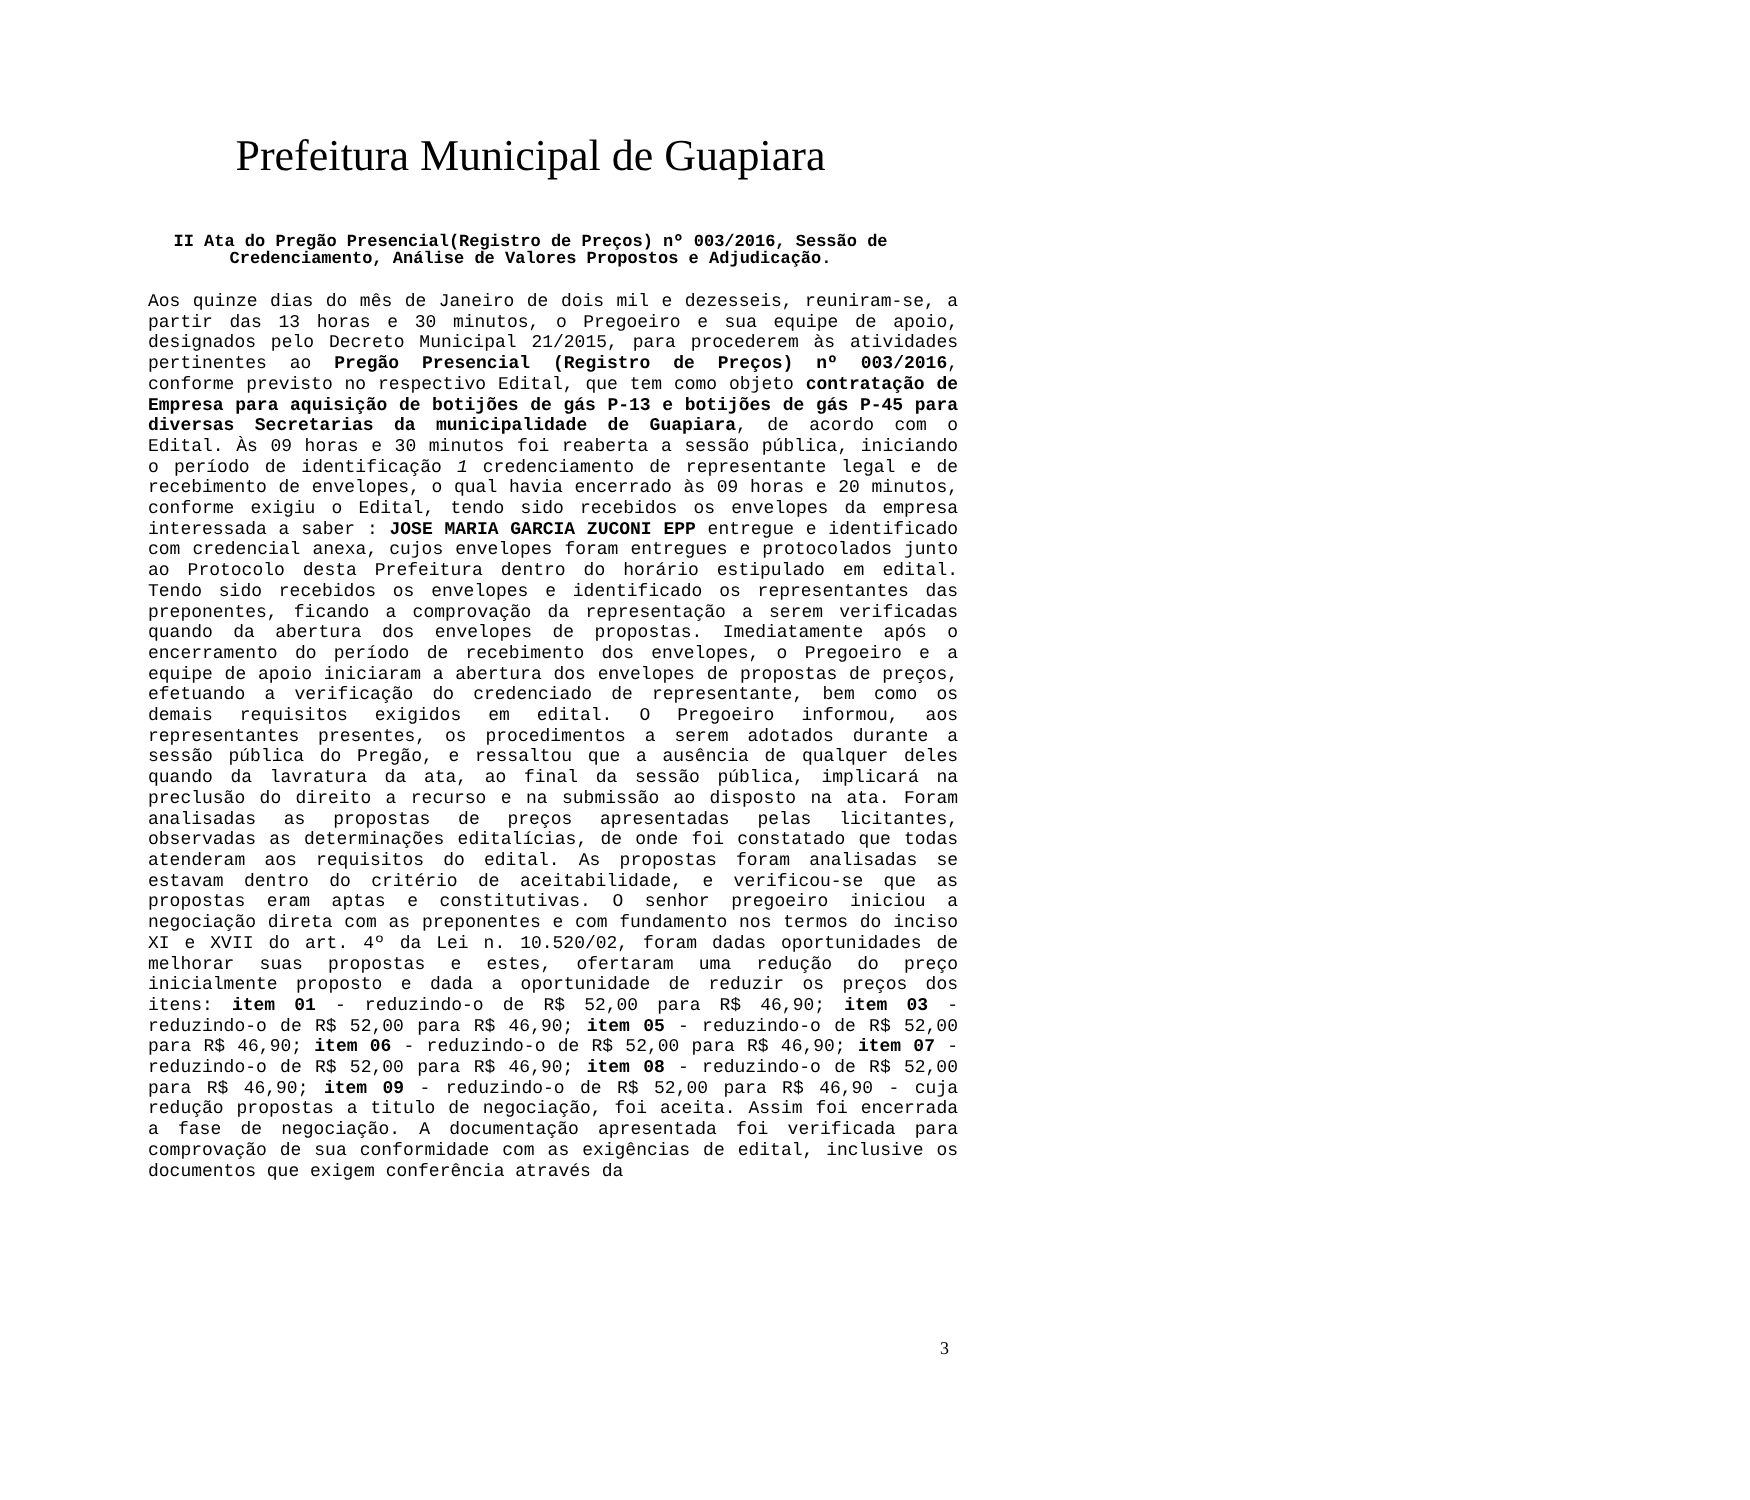Prefeitura Municipal de Guapiara
II Ata do Pregão Presencial(Registro de Preços) nº 003/2016, Sessão de Credenciamento, Análise de Valores Propostos e Adjudicação.
Aos quinze dias do mês de Janeiro de dois mil e dezesseis, reuniram-se, a partir das 13 horas e 30 minutos, o Pregoeiro e sua equipe de apoio, designados pelo Decreto Municipal 21/2015, para procederem às atividades pertinentes ao Pregão Presencial (Registro de Preços) nº 003/2016, conforme previsto no respectivo Edital, que tem como objeto contratação de Empresa para aquisição de botijões de gás P-13 e botijões de gás P-45 para diversas Secretarias da municipalidade de Guapiara, de acordo com o Edital. Às 09 horas e 30 minutos foi reaberta a sessão pública, iniciando o período de identificação 1 credenciamento de representante legal e de recebimento de envelopes, o qual havia encerrado às 09 horas e 20 minutos, conforme exigiu o Edital, tendo sido recebidos os envelopes da empresa interessada a saber : JOSE MARIA GARCIA ZUCONI EPP entregue e identificado com credencial anexa, cujos envelopes foram entregues e protocolados junto ao Protocolo desta Prefeitura dentro do horário estipulado em edital. Tendo sido recebidos os envelopes e identificado os representantes das preponentes, ficando a comprovação da representação a serem verificadas quando da abertura dos envelopes de propostas. Imediatamente após o encerramento do período de recebimento dos envelopes, o Pregoeiro e a equipe de apoio iniciaram a abertura dos envelopes de propostas de preços, efetuando a verificação do credenciado de representante, bem como os demais requisitos exigidos em edital. O Pregoeiro informou, aos representantes presentes, os procedimentos a serem adotados durante a sessão pública do Pregão, e ressaltou que a ausência de qualquer deles quando da lavratura da ata, ao final da sessão pública, implicará na preclusão do direito a recurso e na submissão ao disposto na ata. Foram analisadas as propostas de preços apresentadas pelas licitantes, observadas as determinações editalícias, de onde foi constatado que todas atenderam aos requisitos do edital. As propostas foram analisadas se estavam dentro do critério de aceitabilidade, e verificou-se que as propostas eram aptas e constitutivas. O senhor pregoeiro iniciou a negociação direta com as preponentes e com fundamento nos termos do inciso XI e XVII do art. 4º da Lei n. 10.520/02, foram dadas oportunidades de melhorar suas propostas e estes, ofertaram uma redução do preço inicialmente proposto e dada a oportunidade de reduzir os preços dos itens: item 01 - reduzindo-o de R$ 52,00 para R$ 46,90; item 03 - reduzindo-o de R$ 52,00 para R$ 46,90; item 05 - reduzindo-o de R$ 52,00 para R$ 46,90; item 06 - reduzindo-o de R$ 52,00 para R$ 46,90; item 07 - reduzindo-o de R$ 52,00 para R$ 46,90; item 08 - reduzindo-o de R$ 52,00 para R$ 46,90; item 09 - reduzindo-o de R$ 52,00 para R$ 46,90 - cuja redução propostas a titulo de negociação, foi aceita. Assim foi encerrada a fase de negociação. A documentação apresentada foi verificada para comprovação de sua conformidade com as exigências de edital, inclusive os documentos que exigem conferência através da
3